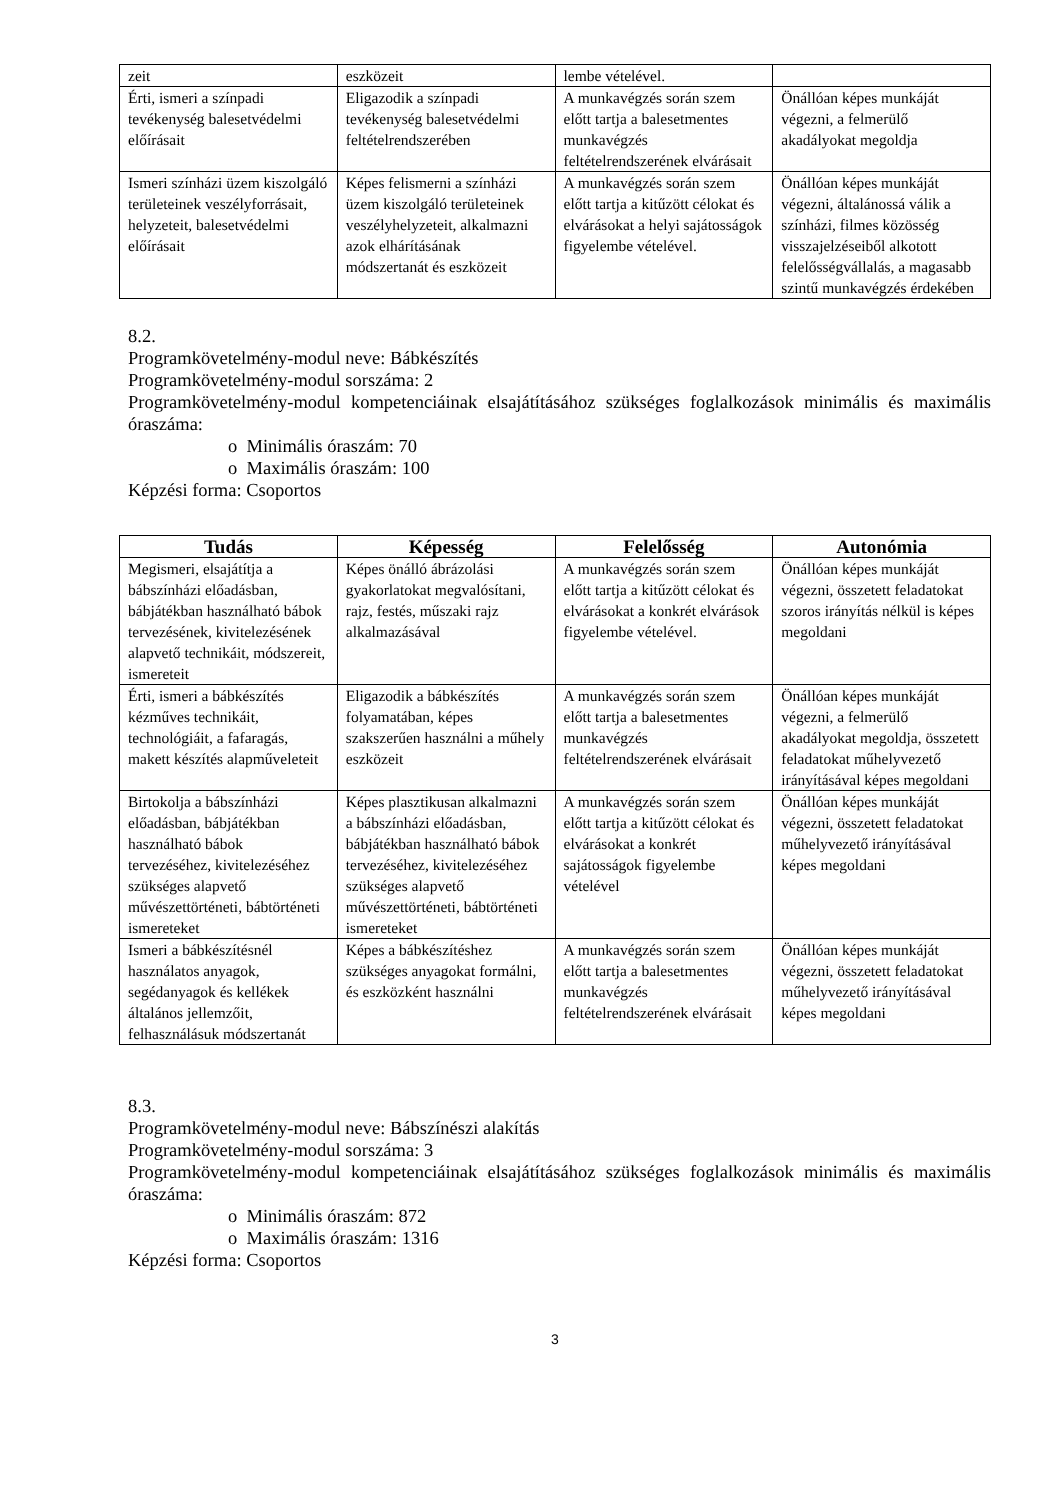| zeit | eszközeit | lembe vételével. | |
| Érti, ismeri a színpadi tevékenység balesetvédelmi előírásait | Eligazodik a színpadi tevékenység balesetvédelmi feltételrendszerében | A munkavégzés során szem előtt tartja a balesetmentes munkavégzés feltételrendszerének elvárásait | Önállóan képes munkáját végezni, a felmerülő akadályokat megoldja |
| Ismeri színházi üzem kiszolgáló területeinek veszélyforrásait, helyzeteit, balesetvédelmi előírásait | Képes felismerni a színházi üzem kiszolgáló területeinek veszélyhelyzeteit, alkalmazni azok elhárításának módszertanát és eszközeit | A munkavégzés során szem előtt tartja a kitűzött célokat és elvárásokat a helyi sajátosságok figyelembe vételével. | Önállóan képes munkáját végezni, általánossá válik a színházi, filmes közösség visszajelzéseiből alkotott felelősségvállalás, a magasabb szintű munkavégzés érdekében |
8.2.
Programkövetelmény-modul neve: Bábkészítés
Programkövetelmény-modul sorszáma: 2
Programkövetelmény-modul kompetenciáinak elsajátításához szükséges foglalkozások minimális és maximális óraszáma:
o Minimális óraszám: 70
o Maximális óraszám: 100
Képzési forma: Csoportos
| Tudás | Képesség | Felelősség | Autonómia |
| --- | --- | --- | --- |
| Megismeri, elsajátítja a bábszínházi előadásban, bábjátékban használható bábok tervezésének, kivitelezésének alapvető technikáit, módszereit, ismereteit | Képes önálló ábrázolási gyakorlatokat megvalósítani, rajz, festés, műszaki rajz alkalmazásával | A munkavégzés során szem előtt tartja a kitűzött célokat és elvárásokat a konkrét elvárások figyelembe vételével. | Önállóan képes munkáját végezni, összetett feladatokat szoros irányítás nélkül is képes megoldani |
| Érti, ismeri a bábkészítés kézműves technikáit, technológiáit, a fafaragás, makett készítés alapműveleteit | Eligazodik a bábkészítés folyamatában, képes szakszerűen használni a műhely eszközeit | A munkavégzés során szem előtt tartja a balesetmentes munkavégzés feltételrendszerének elvárásait | Önállóan képes munkáját végezni, a felmerülő akadályokat megoldja, összetett feladatokat műhelyvezető irányításával képes megoldani |
| Birtokolja a bábszínházi előadásban, bábjátékban használható bábok tervezéséhez, kivitelezéséhez szükséges alapvető művészettörténeti, bábtörténeti ismereteket | Képes plasztikusan alkalmazni a bábszínházi előadásban, bábjátékban használható bábok tervezéséhez, kivitelezéséhez szükséges alapvető művészettörténeti, bábtörténeti ismereteket | A munkavégzés során szem előtt tartja a kitűzött célokat és elvárásokat a konkrét sajátosságok figyelembe vételével | Önállóan képes munkáját végezni, összetett feladatokat műhelyvezető irányításával képes megoldani |
| Ismeri a bábkészítésnél használatos anyagok, segédanyagok és kellékek általános jellemzőit, felhasználásuk módszertanát | Képes a bábkészítéshez szükséges anyagokat formálni, és eszközként használni | A munkavégzés során szem előtt tartja a balesetmentes munkavégzés feltételrendszerének elvárásait | Önállóan képes munkáját végezni, összetett feladatokat műhelyvezető irányításával képes megoldani |
8.3.
Programkövetelmény-modul neve: Bábszínészi alakítás
Programkövetelmény-modul sorszáma: 3
Programkövetelmény-modul kompetenciáinak elsajátításához szükséges foglalkozások minimális és maximális óraszáma:
o Minimális óraszám: 872
o Maximális óraszám: 1316
Képzési forma: Csoportos
3